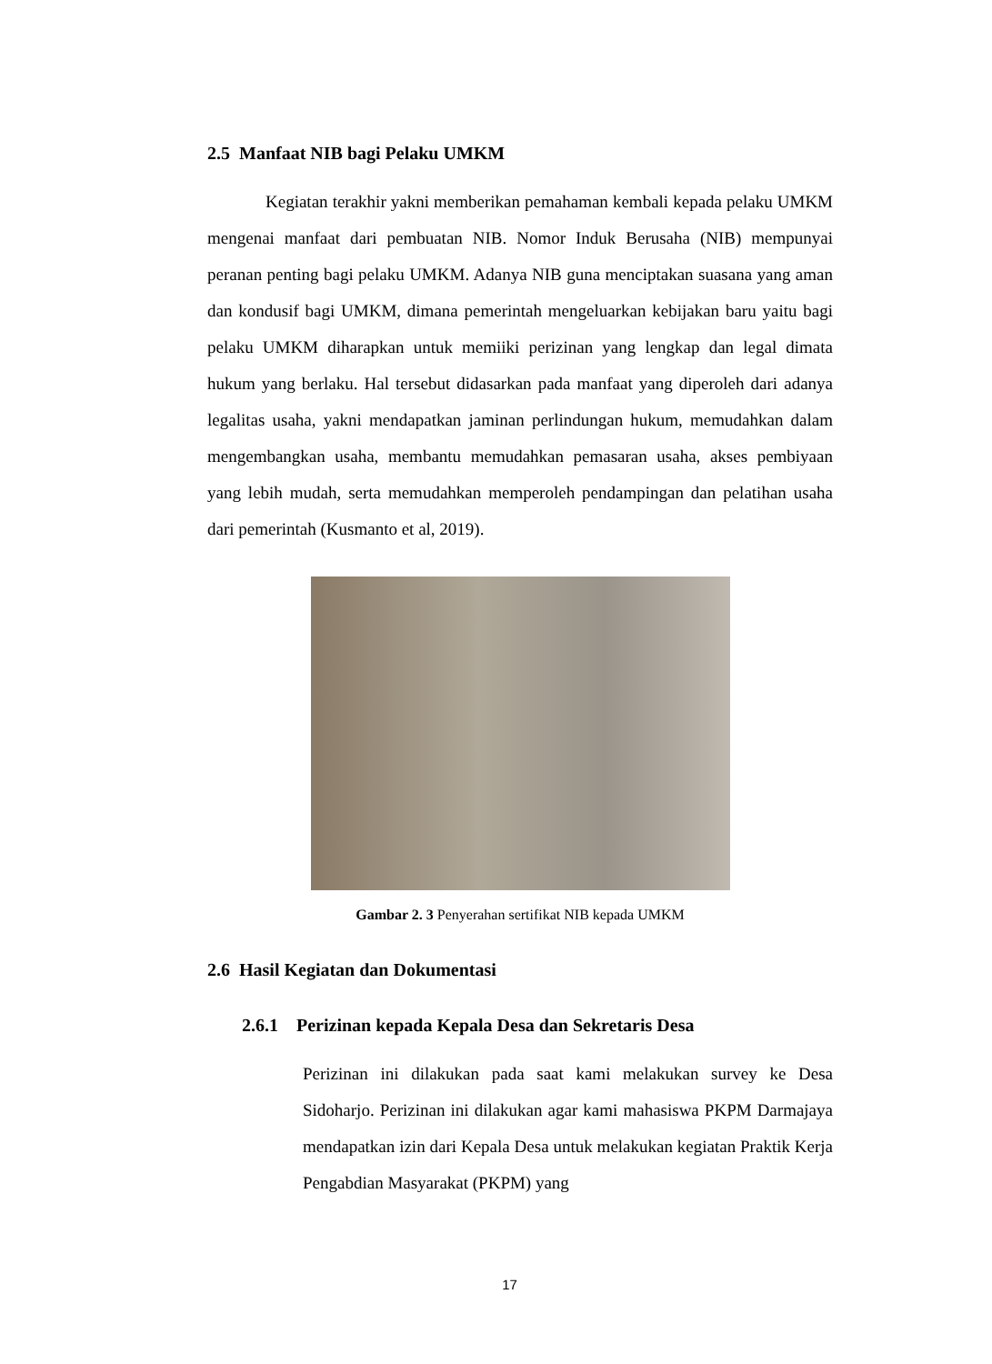2.5 Manfaat NIB bagi Pelaku UMKM
Kegiatan terakhir yakni memberikan pemahaman kembali kepada pelaku UMKM mengenai manfaat dari pembuatan NIB. Nomor Induk Berusaha (NIB) mempunyai peranan penting bagi pelaku UMKM. Adanya NIB guna menciptakan suasana yang aman dan kondusif bagi UMKM, dimana pemerintah mengeluarkan kebijakan baru yaitu bagi pelaku UMKM diharapkan untuk memiiki perizinan yang lengkap dan legal dimata hukum yang berlaku. Hal tersebut didasarkan pada manfaat yang diperoleh dari adanya legalitas usaha, yakni mendapatkan jaminan perlindungan hukum, memudahkan dalam mengembangkan usaha, membantu memudahkan pemasaran usaha, akses pembiyaan yang lebih mudah, serta memudahkan memperoleh pendampingan dan pelatihan usaha dari pemerintah (Kusmanto et al, 2019).
Gambar 2. 3 Penyerahan sertifikat NIB kepada UMKM
2.6 Hasil Kegiatan dan Dokumentasi
2.6.1 Perizinan kepada Kepala Desa dan Sekretaris Desa
Perizinan ini dilakukan pada saat kami melakukan survey ke Desa Sidoharjo. Perizinan ini dilakukan agar kami mahasiswa PKPM Darmajaya mendapatkan izin dari Kepala Desa untuk melakukan kegiatan Praktik Kerja Pengabdian Masyarakat (PKPM) yang
17